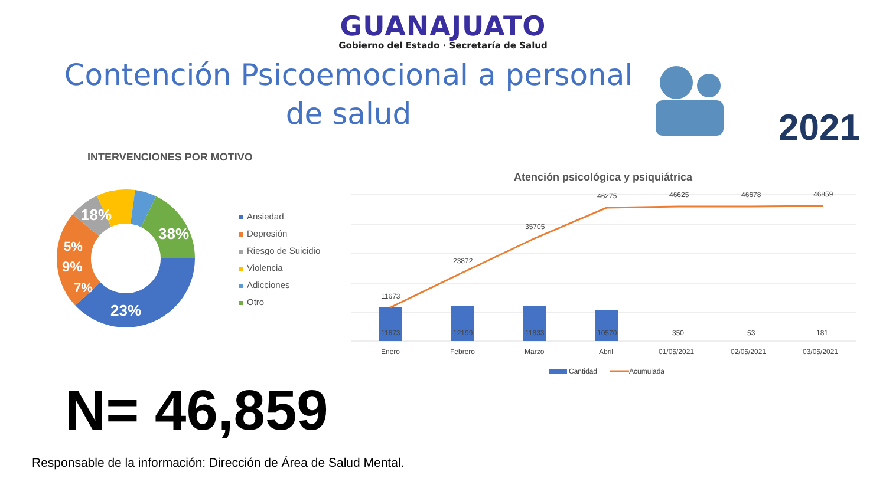GUANAJUATO
Gobierno del Estado · Secretaría de Salud
Contención Psicoemocional a personal de salud
2021
INTERVENCIONES POR MOTIVO
38%
23%
7%
9%
5%
18%
Ansiedad
Depresión
Riesgo de Suicidio
Violencia
Adicciones
Otro
Atención psicológica y psiquiátrica
11673
23872
35705
46275
46625
46678
46859
11673
12199
11833
10570
350
53
181
Enero
Febrero
Marzo
Abril
01/05/2021
02/05/2021
03/05/2021
Cantidad
Acumulada
N= 46,859
Responsable de la información: Dirección de Área de Salud Mental.